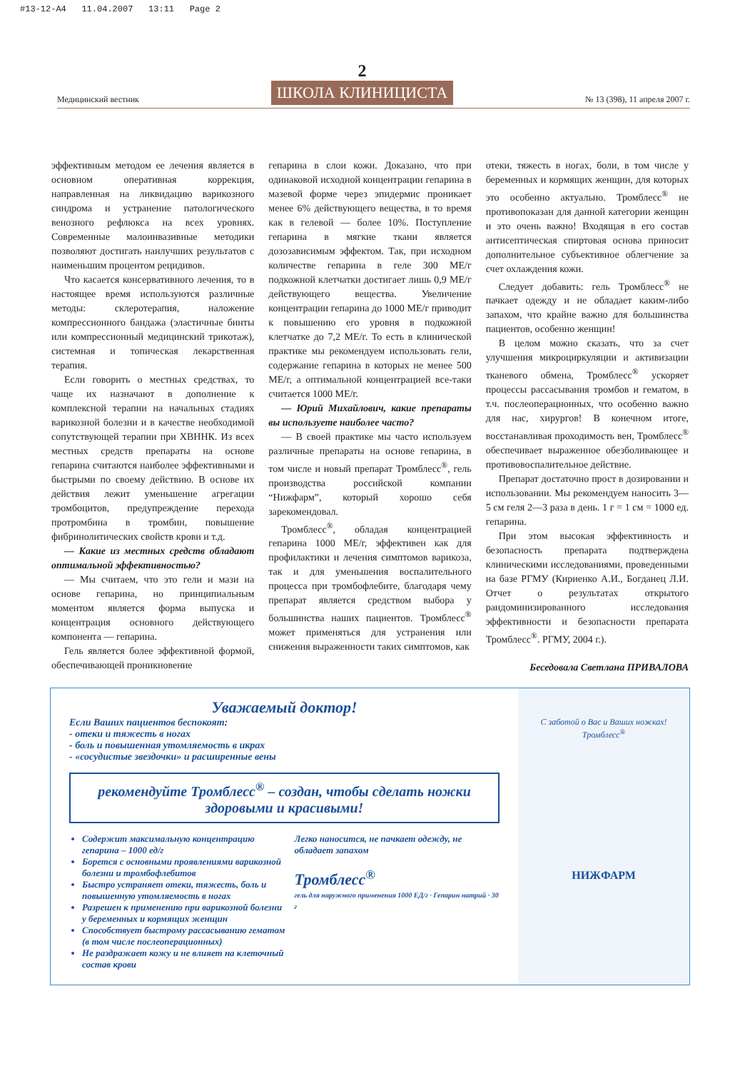#13-12-A4 11.04.2007 13:11 Page 2
Медицинский вестник
2
ШКОЛА КЛИНИЦИСТА
№ 13 (398), 11 апреля 2007 г.
эффективным методом ее лечения является в основном оперативная коррекция, направленная на ликвидацию варикозного синдрома и устранение патологического венозного рефлюкса на всех уровнях. Современные малоинвазивные методики позволяют достигать наилучших результатов с наименьшим процентом рецидивов.
Что касается консервативного лечения, то в настоящее время используются различные методы: склеротерапия, наложение компрессионного бандажа (эластичные бинты или компрессионный медицинский трикотаж), системная и топическая лекарственная терапия.
Если говорить о местных средствах, то чаще их назначают в дополнение к комплексной терапии на начальных стадиях варикозной болезни и в качестве необходимой сопутствующей терапии при ХВННК. Из всех местных средств препараты на основе гепарина считаются наиболее эффективными и быстрыми по своему действию. В основе их действия лежит уменьшение агрегации тромбоцитов, предупреждение перехода протромбина в тромбин, повышение фибринолитических свойств крови и т.д.
— Какие из местных средств обладают оптимальной эффективностью?
— Мы считаем, что это гели и мази на основе гепарина, но принципиальным моментом является форма выпуска и концентрация основного действующего компонента — гепарина.
Гель является более эффективной формой, обеспечивающей проникновение
гепарина в слои кожи. Доказано, что при одинаковой исходной концентрации гепарина в мазевой форме через эпидермис проникает менее 6% действующего вещества, в то время как в гелевой — более 10%. Поступление гепарина в мягкие ткани является дозозависимым эффектом. Так, при исходном количестве гепарина в геле 300 МЕ/г подкожной клетчатки достигает лишь 0,9 МЕ/г действующего вещества. Увеличение концентрации гепарина до 1000 МЕ/г приводит к повышению его уровня в подкожной клетчатке до 7,2 МЕ/г. То есть в клинической практике мы рекомендуем использовать гели, содержание гепарина в которых не менее 500 МЕ/г, а оптимальной концентрацией все-таки считается 1000 МЕ/г.
— Юрий Михайлович, какие препараты вы используете наиболее часто?
— В своей практике мы часто используем различные препараты на основе гепарина, в том числе и новый препарат Тромблесс<sup>®</sup>, гель производства российской компании “Нижфарм”, который хорошо себя зарекомендовал.
Тромблесс<sup>®</sup>, обладая концентрацией гепарина 1000 МЕ/г, эффективен как для профилактики и лечения симптомов варикоза, так и для уменьшения воспалительного процесса при тромбофлебите, благодаря чему препарат является средством выбора у большинства наших пациентов. Тромблесс<sup>®</sup> может применяться для устранения или снижения выраженности таких симптомов, как
отеки, тяжесть в ногах, боли, в том числе у беременных и кормящих женщин, для которых это особенно актуально. Тромблесс<sup>®</sup> не противопоказан для данной категории женщин и это очень важно! Входящая в его состав антисептическая спиртовая основа приносит дополнительное субъективное облегчение за счет охлаждения кожи.
Следует добавить: гель Тромблесс<sup>®</sup> не пачкает одежду и не обладает каким-либо запахом, что крайне важно для большинства пациентов, особенно женщин!
В целом можно сказать, что за счет улучшения микроциркуляции и активизации тканевого обмена, Тромблесс<sup>®</sup> ускоряет процессы рассасывания тромбов и гематом, в т.ч. послеоперационных, что особенно важно для нас, хирургов! В конечном итоге, восстанавливая проходимость вен, Тромблесс<sup>®</sup> обеспечивает выраженное обезболивающее и противовоспалительное действие.
Препарат достаточно прост в дозировании и использовании. Мы рекомендуем наносить 3—5 см геля 2—3 раза в день. 1 г = 1 см = 1000 ед. гепарина.
При этом высокая эффективность и безопасность препарата подтверждена клиническими исследованиями, проведенными на базе РГМУ (Кириенко А.И., Богданец Л.И. Отчет о результатах открытого рандоминизированного исследования эффективности и безопасности препарата Тромблесс<sup>®</sup>. РГМУ, 2004 г.).
Беседовала Светлана ПРИВАЛОВА
Уважаемый доктор!
Если Ваших пациентов беспокоят:
- отеки и тяжесть в ногах
- боль и повышенная утомляемость в икрах
- «сосудистые звездочки» и расширенные вены
рекомендуйте Тромблесс<sup>®</sup> – создан, чтобы сделать ножки здоровыми и красивыми!
Содержит максимальную концентрацию гепарина – 1000 ед/г
Борется с основными проявлениями варикозной болезни и тромбофлебитов
Быстро устраняет отеки, тяжесть, боль и повышенную утомляемость в ногах
Разрешен к применению при варикозной болезни у беременных и кормящих женщин
Способствует быстрому рассасыванию гематом (в том числе послеоперационных)
Не раздражает кожу и не влияет на клеточный состав крови
Легко наносится, не пачкает одежду, не обладает запахом
Тромблесс<sup>®</sup>
гель для наружного применения 1000 ЕД/г · Гепарин натрий · 30 г
С заботой о Вас и Ваших ножках!
Тромблесс<sup>®</sup>
НИЖФАРМ